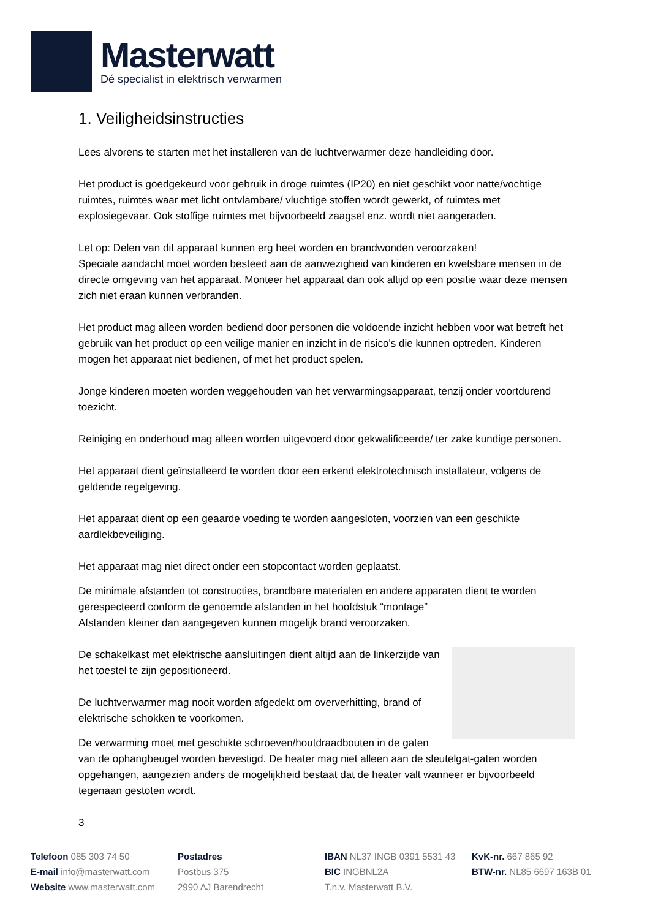Masterwatt
Dé specialist in elektrisch verwarmen
1. Veiligheidsinstructies
Lees alvorens te starten met het installeren van de luchtverwarmer deze handleiding door.
Het product is goedgekeurd voor gebruik in droge ruimtes (IP20) en niet geschikt voor natte/vochtige ruimtes, ruimtes waar met licht ontvlambare/ vluchtige stoffen wordt gewerkt, of ruimtes met explosiegevaar. Ook stoffige ruimtes met bijvoorbeeld zaagsel enz. wordt niet aangeraden.
Let op: Delen van dit apparaat kunnen erg heet worden en brandwonden veroorzaken!
Speciale aandacht moet worden besteed aan de aanwezigheid van kinderen en kwetsbare mensen in de directe omgeving van het apparaat. Monteer het apparaat dan ook altijd op een positie waar deze mensen zich niet eraan kunnen verbranden.
Het product mag alleen worden bediend door personen die voldoende inzicht hebben voor wat betreft het gebruik van het product op een veilige manier en inzicht in de risico's die kunnen optreden. Kinderen mogen het apparaat niet bedienen, of met het product spelen.
Jonge kinderen moeten worden weggehouden van het verwarmingsapparaat, tenzij onder voortdurend toezicht.
Reiniging en onderhoud mag alleen worden uitgevoerd door gekwalificeerde/ ter zake kundige personen.
Het apparaat dient geïnstalleerd te worden door een erkend elektrotechnisch installateur, volgens de geldende regelgeving.
Het apparaat dient op een geaarde voeding te worden aangesloten, voorzien van een geschikte aardlekbeveiliging.
Het apparaat mag niet direct onder een stopcontact worden geplaatst.
De minimale afstanden tot constructies, brandbare materialen en andere apparaten dient te worden gerespecteerd conform de genoemde afstanden in het hoofdstuk “montage”
Afstanden kleiner dan aangegeven kunnen mogelijk brand veroorzaken.
De schakelkast met elektrische aansluitingen dient altijd aan de linkerzijde van het toestel te zijn gepositioneerd.
De luchtverwarmer mag nooit worden afgedekt om oververhitting, brand of elektrische schokken te voorkomen.
De verwarming moet met geschikte schroeven/houtdraadbouten in de gaten van de ophangbeugel worden bevestigd. De heater mag niet alleen aan de sleutelgat-gaten worden opgehangen, aangezien anders de mogelijkheid bestaat dat de heater valt wanneer er bijvoorbeeld tegenaan gestoten wordt.
3
Telefoon 085 303 74 50
E-mail info@masterwatt.com
Website www.masterwatt.com
Postadres
Postbus 375
2990 AJ Barendrecht
IBAN NL37 INGB 0391 5531 43
BIC INGBNL2A
T.n.v. Masterwatt B.V.
KvK-nr. 667 865 92
BTW-nr. NL85 6697 163B 01